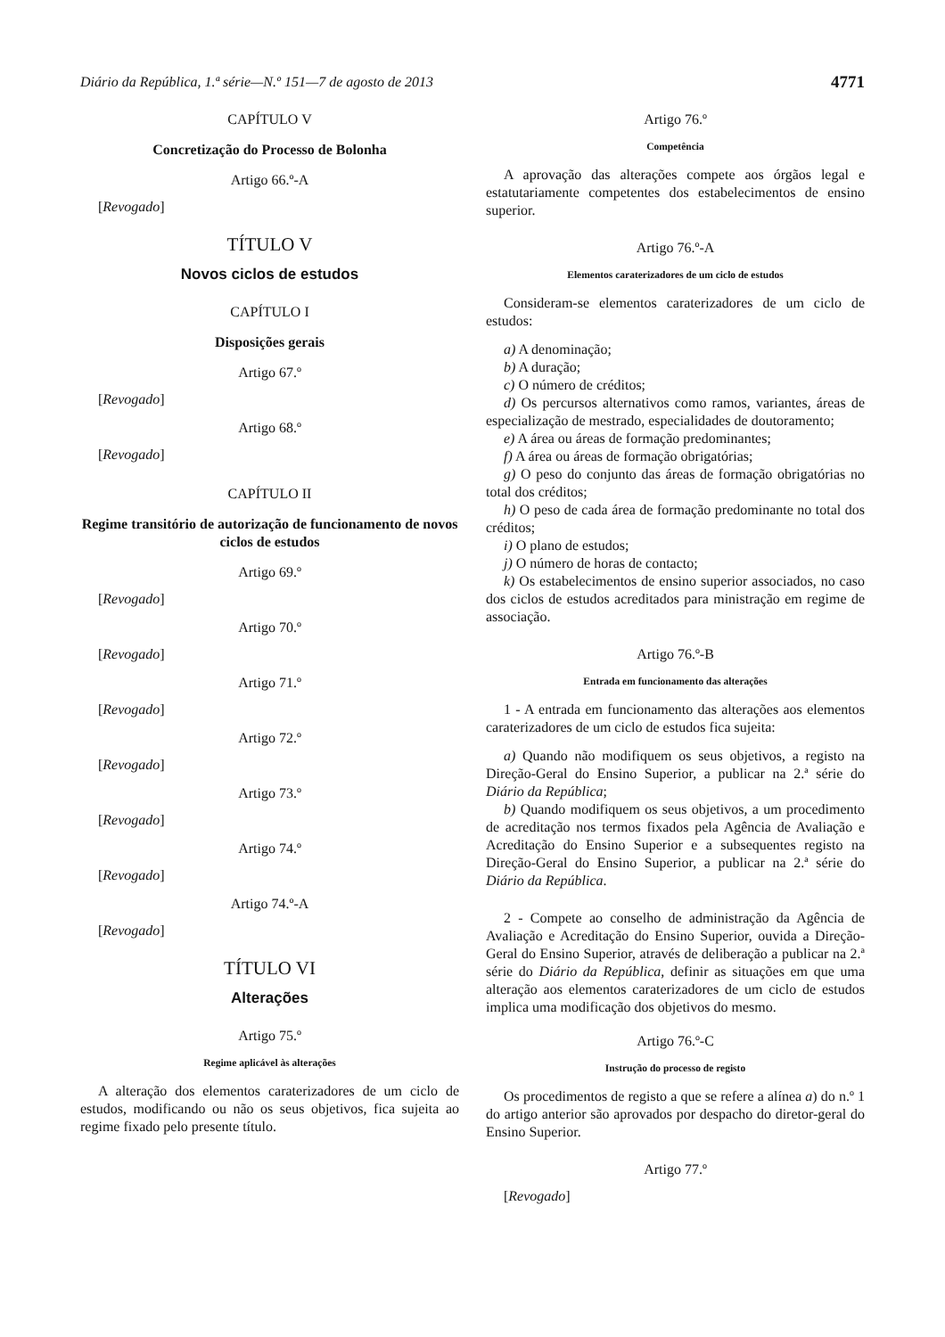Diário da República, 1.ª série—N.º 151—7 de agosto de 2013 4771
CAPÍTULO V
Concretização do Processo de Bolonha
Artigo 66.º-A
[Revogado]
TÍTULO V
Novos ciclos de estudos
CAPÍTULO I
Disposições gerais
Artigo 67.º
[Revogado]
Artigo 68.º
[Revogado]
CAPÍTULO II
Regime transitório de autorização de funcionamento de novos ciclos de estudos
Artigo 69.º
[Revogado]
Artigo 70.º
[Revogado]
Artigo 71.º
[Revogado]
Artigo 72.º
[Revogado]
Artigo 73.º
[Revogado]
Artigo 74.º
[Revogado]
Artigo 74.º-A
[Revogado]
TÍTULO VI
Alterações
Artigo 75.º
Regime aplicável às alterações
A alteração dos elementos caraterizadores de um ciclo de estudos, modificando ou não os seus objetivos, fica sujeita ao regime fixado pelo presente título.
Artigo 76.º
Competência
A aprovação das alterações compete aos órgãos legal e estatutariamente competentes dos estabelecimentos de ensino superior.
Artigo 76.º-A
Elementos caraterizadores de um ciclo de estudos
Consideram-se elementos caraterizadores de um ciclo de estudos:
a) A denominação;
b) A duração;
c) O número de créditos;
d) Os percursos alternativos como ramos, variantes, áreas de especialização de mestrado, especialidades de doutoramento;
e) A área ou áreas de formação predominantes;
f) A área ou áreas de formação obrigatórias;
g) O peso do conjunto das áreas de formação obrigatórias no total dos créditos;
h) O peso de cada área de formação predominante no total dos créditos;
i) O plano de estudos;
j) O número de horas de contacto;
k) Os estabelecimentos de ensino superior associados, no caso dos ciclos de estudos acreditados para ministração em regime de associação.
Artigo 76.º-B
Entrada em funcionamento das alterações
1 - A entrada em funcionamento das alterações aos elementos caraterizadores de um ciclo de estudos fica sujeita:
a) Quando não modifiquem os seus objetivos, a registo na Direção-Geral do Ensino Superior, a publicar na 2.ª série do Diário da República;
b) Quando modifiquem os seus objetivos, a um procedimento de acreditação nos termos fixados pela Agência de Avaliação e Acreditação do Ensino Superior e a subsequentes registo na Direção-Geral do Ensino Superior, a publicar na 2.ª série do Diário da República.
2 - Compete ao conselho de administração da Agência de Avaliação e Acreditação do Ensino Superior, ouvida a Direção-Geral do Ensino Superior, através de deliberação a publicar na 2.ª série do Diário da República, definir as situações em que uma alteração aos elementos caraterizadores de um ciclo de estudos implica uma modificação dos objetivos do mesmo.
Artigo 76.º-C
Instrução do processo de registo
Os procedimentos de registo a que se refere a alínea a) do n.º 1 do artigo anterior são aprovados por despacho do diretor-geral do Ensino Superior.
Artigo 77.º
[Revogado]